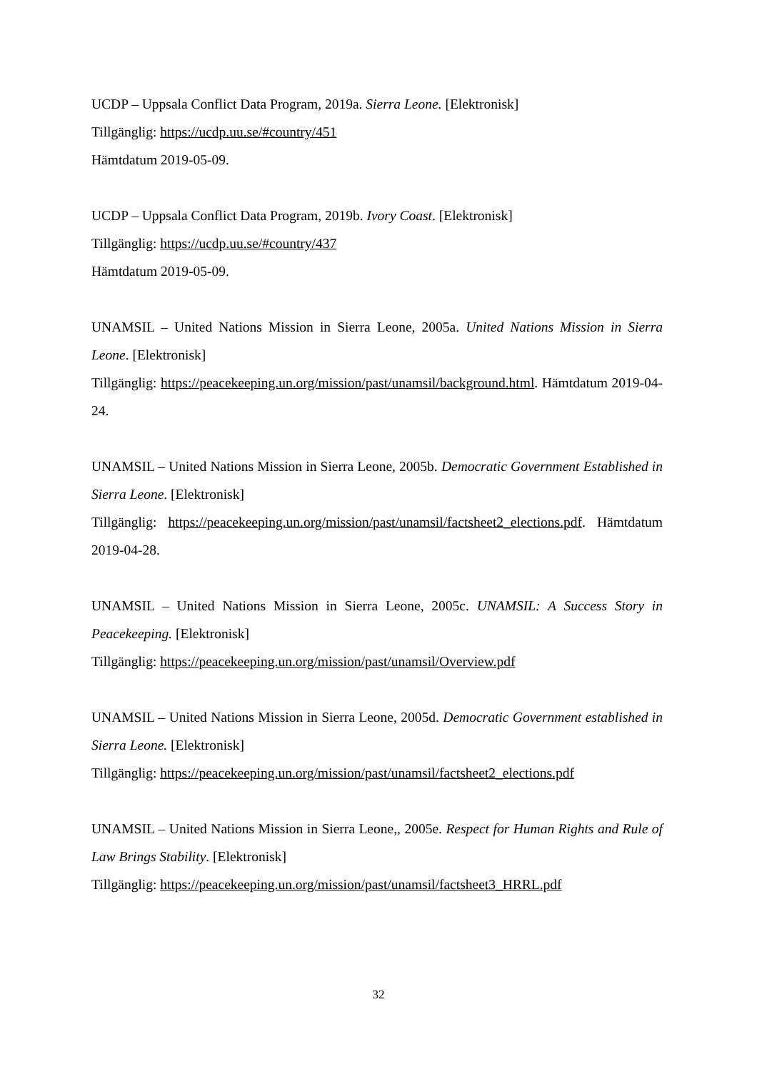UCDP – Uppsala Conflict Data Program, 2019a. Sierra Leone. [Elektronisk]
Tillgänglig: https://ucdp.uu.se/#country/451
Hämtdatum 2019-05-09.
UCDP – Uppsala Conflict Data Program, 2019b. Ivory Coast. [Elektronisk]
Tillgänglig: https://ucdp.uu.se/#country/437
Hämtdatum 2019-05-09.
UNAMSIL – United Nations Mission in Sierra Leone, 2005a. United Nations Mission in Sierra Leone. [Elektronisk]
Tillgänglig: https://peacekeeping.un.org/mission/past/unamsil/background.html. Hämtdatum 2019-04-24.
UNAMSIL – United Nations Mission in Sierra Leone, 2005b. Democratic Government Established in Sierra Leone. [Elektronisk]
Tillgänglig: https://peacekeeping.un.org/mission/past/unamsil/factsheet2_elections.pdf. Hämtdatum 2019-04-28.
UNAMSIL – United Nations Mission in Sierra Leone, 2005c. UNAMSIL: A Success Story in Peacekeeping. [Elektronisk]
Tillgänglig: https://peacekeeping.un.org/mission/past/unamsil/Overview.pdf
UNAMSIL – United Nations Mission in Sierra Leone, 2005d. Democratic Government established in Sierra Leone. [Elektronisk]
Tillgänglig: https://peacekeeping.un.org/mission/past/unamsil/factsheet2_elections.pdf
UNAMSIL – United Nations Mission in Sierra Leone,, 2005e. Respect for Human Rights and Rule of Law Brings Stability. [Elektronisk]
Tillgänglig: https://peacekeeping.un.org/mission/past/unamsil/factsheet3_HRRL.pdf
32